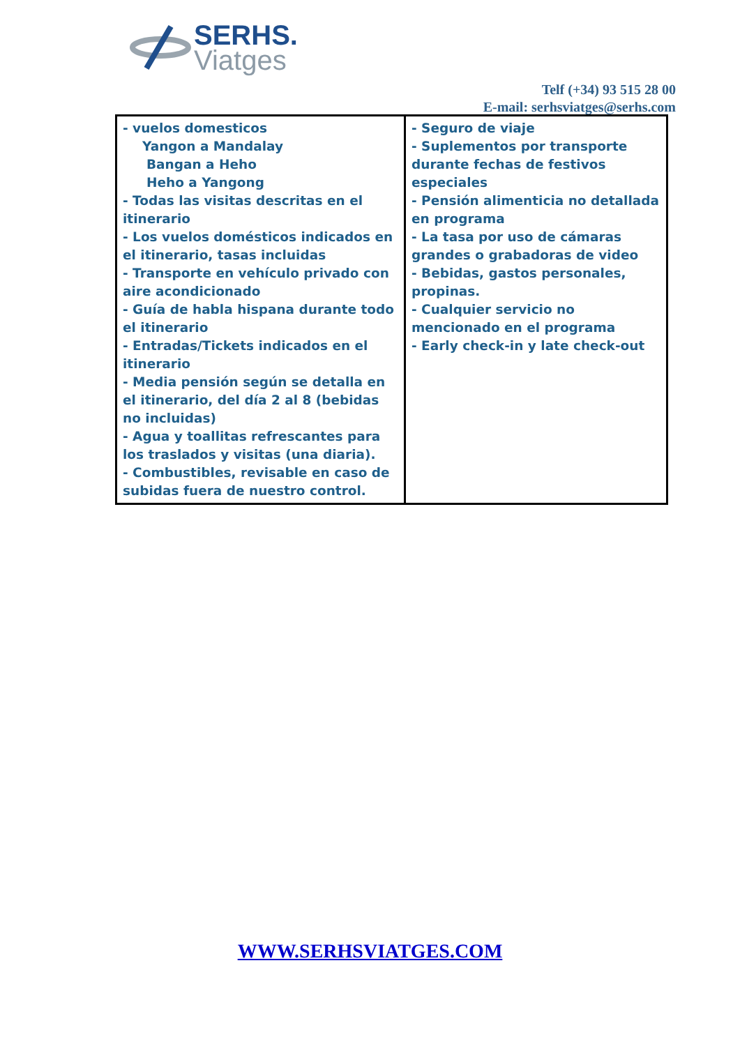SERHS.
Viatges
Telf (+34) 93 515 28 00
E-mail: serhsviatges@serhs.com
| - vuelos domesticos Yangon a Mandalay Bangan a Heho Heho a Yangong - Todas las visitas descritas en el itinerario - Los vuelos domésticos indicados en el itinerario, tasas incluidas - Transporte en vehículo privado con aire acondicionado - Guía de habla hispana durante todo el itinerario - Entradas/Tickets indicados en el itinerario - Media pensión según se detalla en el itinerario, del día 2 al 8 (bebidas no incluidas) - Agua y toallitas refrescantes para los traslados y visitas (una diaria). - Combustibles, revisable en caso de subidas fuera de nuestro control. | - Seguro de viaje - Suplementos por transporte durante fechas de festivos especiales - Pensión alimenticia no detallada en programa - La tasa por uso de cámaras grandes o grabadoras de video - Bebidas, gastos personales, propinas. - Cualquier servicio no mencionado en el programa - Early check-in y late check-out |
WWW.SERHSVIATGES.COM